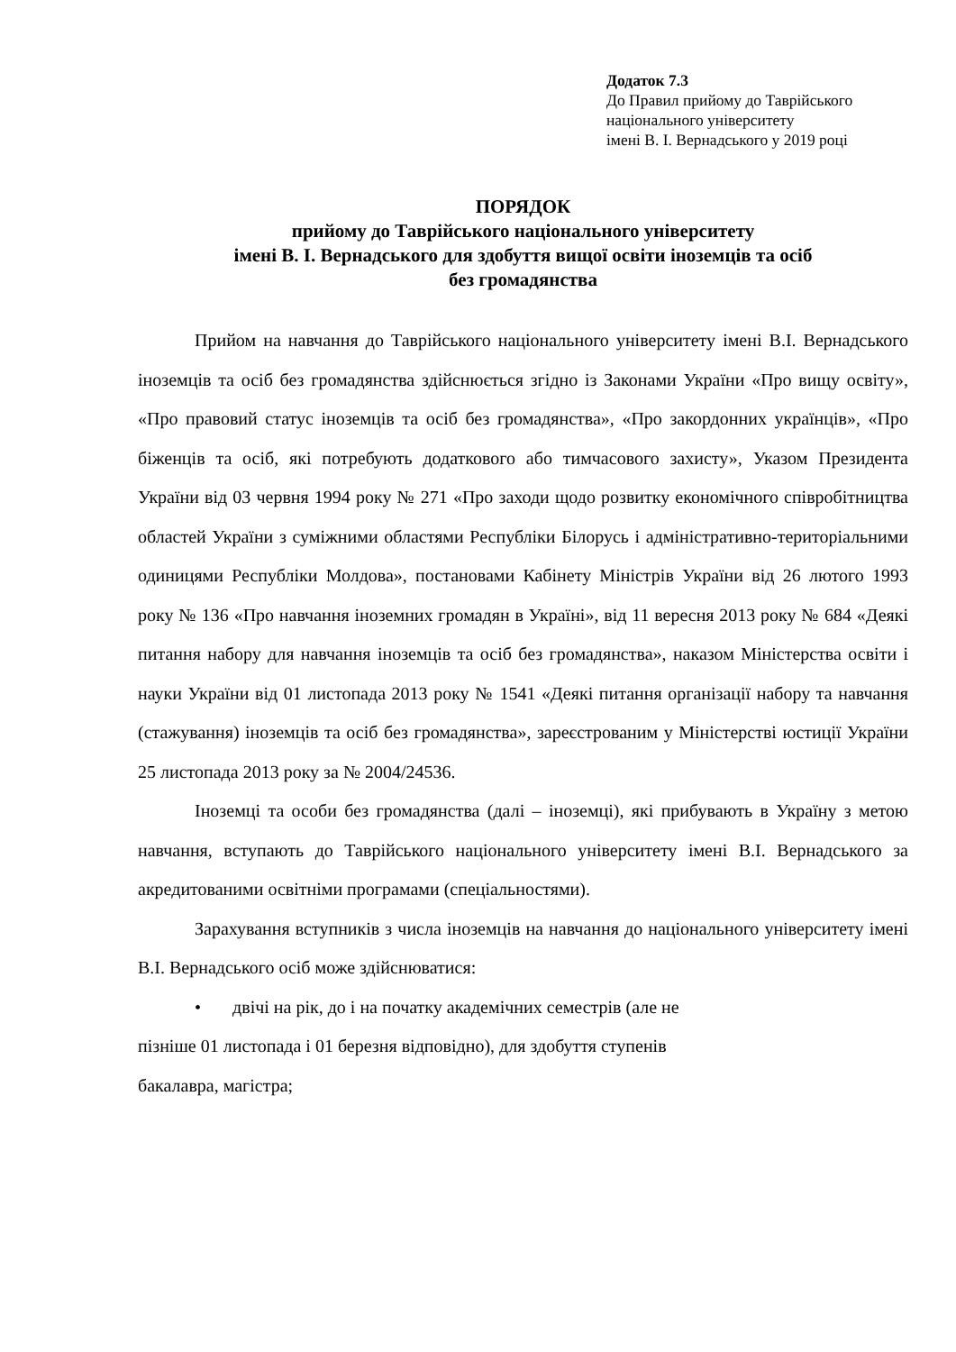Додаток 7.3
До Правил прийому до Таврійського
національного університету
імені В. І. Вернадського у 2019 році
ПОРЯДОК
прийому до Таврійського національного університету
імені В. І. Вернадського для здобуття вищої освіти іноземців та осіб
без громадянства
Прийом на навчання до Таврійського національного університету імені В.І. Вернадського іноземців та осіб без громадянства здійснюється згідно із Законами України «Про вищу освіту», «Про правовий статус іноземців та осіб без громадянства», «Про закордонних українців», «Про біженців та осіб, які потребують додаткового або тимчасового захисту», Указом Президента України від 03 червня 1994 року № 271 «Про заходи щодо розвитку економічного співробітництва областей України з суміжними областями Республіки Білорусь і адміністративно-територіальними одиницями Республіки Молдова», постановами Кабінету Міністрів України від 26 лютого 1993 року № 136 «Про навчання іноземних громадян в Україні», від 11 вересня 2013 року № 684 «Деякі питання набору для навчання іноземців та осіб без громадянства», наказом Міністерства освіти і науки України від 01 листопада 2013 року № 1541 «Деякі питання організації набору та навчання (стажування) іноземців та осіб без громадянства», зареєстрованим у Міністерстві юстиції України 25 листопада 2013 року за № 2004/24536.
Іноземці та особи без громадянства (далі – іноземці), які прибувають в Україну з метою навчання, вступають до Таврійського національного університету імені В.І. Вернадського за акредитованими освітніми програмами (спеціальностями).
Зарахування вступників з числа іноземців на навчання до національного університету імені В.І. Вернадського осіб може здійснюватися:
• двічі на рік, до і на початку академічних семестрів (але не
пізніше 01 листопада і 01 березня відповідно), для здобуття ступенів
бакалавра, магістра;